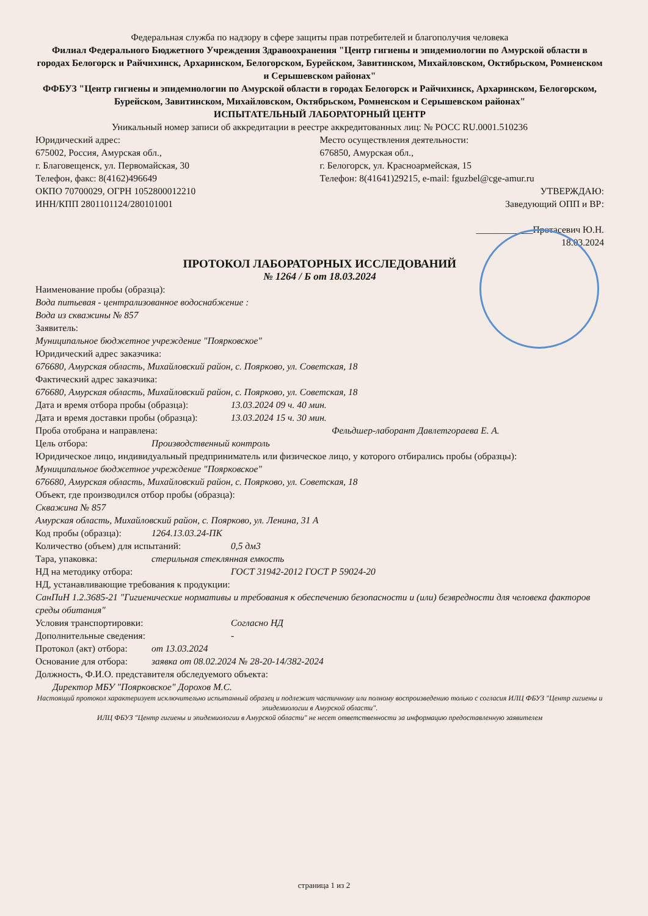Федеральная служба по надзору в сфере защиты прав потребителей и благополучия человека
Филиал Федерального Бюджетного Учреждения Здравоохранения "Центр гигиены и эпидемиологии по Амурской области в городах Белогорск и Райчихинск, Архаринском, Белогорском, Бурейском, Завитинском, Михайловском, Октябрьском, Ромненском и Серышевском районах"
ФФБУЗ "Центр гигиены и эпидемиологии по Амурской области в городах Белогорск и Райчихинск, Архаринском, Белогорском, Бурейском, Завитинском, Михайловском, Октябрьском, Ромненском и Серышевском районах"
ИСПЫТАТЕЛЬНЫЙ ЛАБОРАТОРНЫЙ ЦЕНТР
Уникальный номер записи об аккредитации в реестре аккредитованных лиц: № РОСС RU.0001.510236
Юридический адрес:
675002, Россия, Амурская обл.,
г. Благовещенск, ул. Первомайская, 30
Телефон, факс: 8(4162)496649
ОКПО 70700029, ОГРН 1052800012210
ИНН/КПП 2801101124/280101001
Место осуществления деятельности:
676850, Амурская обл.,
г. Белогорск, ул. Красноармейская, 15
Телефон: 8(41641)29215, e-mail: fguzbel@cge-amur.ru
УТВЕРЖДАЮ:
Заведующий ОПП и ВР:
____________Протасевич Ю.Н.
18.03.2024
ПРОТОКОЛ ЛАБОРАТОРНЫХ ИССЛЕДОВАНИЙ
№ 1264 / Б от 18.03.2024
Наименование пробы (образца):
Вода питьевая - централизованное водоснабжение :
Вода из скважины № 857
Заявитель:
Муниципальное бюджетное учреждение "Поярковское"
Юридический адрес заказчика:
676680, Амурская область, Михайловский район, с. Поярково, ул. Советская, 18
Фактический адрес заказчика:
676680, Амурская область, Михайловский район, с. Поярково, ул. Советская, 18
Дата и время отбора пробы (образца): 13.03.2024 09 ч. 40 мин.
Дата и время доставки пробы (образца): 13.03.2024 15 ч. 30 мин.
Проба отобрана и направлена: Фельдшер-лаборант Давлетгораева Е. А.
Цель отбора: Производственный контроль
Юридическое лицо, индивидуальный предприниматель или физическое лицо, у которого отбирались пробы (образцы):
Муниципальное бюджетное учреждение "Поярковское"
676680, Амурская область, Михайловский район, с. Поярково, ул. Советская, 18
Объект, где производился отбор пробы (образца):
Скважина № 857
Амурская область, Михайловский район, с. Поярково, ул. Ленина, 31 А
Код пробы (образца): 1264.13.03.24-ПК
Количество (объем) для испытаний: 0,5 дм3
Тара, упаковка: стерильная стеклянная емкость
НД на методику отбора: ГОСТ 31942-2012 ГОСТ Р 59024-20
НД, устанавливающие требования к продукции:
СанПиН 1.2.3685-21 "Гигиенические нормативы и требования к обеспечению безопасности и (или) безвредности для человека факторов среды обитания"
Условия транспортировки: Согласно НД
Дополнительные сведения: -
Протокол (акт) отбора: от 13.03.2024
Основание для отбора: заявка от 08.02.2024 № 28-20-14/382-2024
Должность, Ф.И.О. представителя обследуемого объекта:
Директор МБУ "Поярковское" Дорохов М.С.
Настоящий протокол характеризует исключительно испытанный образец и подлежит частичному или полному воспроизведению только с согласия ИЛЦ ФБУЗ "Центр гигиены и эпидемиологии в Амурской области".
ИЛЦ ФБУЗ "Центр гигиены и эпидемиологии в Амурской области" не несет ответственности за информацию предоставленную заявителем
страница 1 из 2